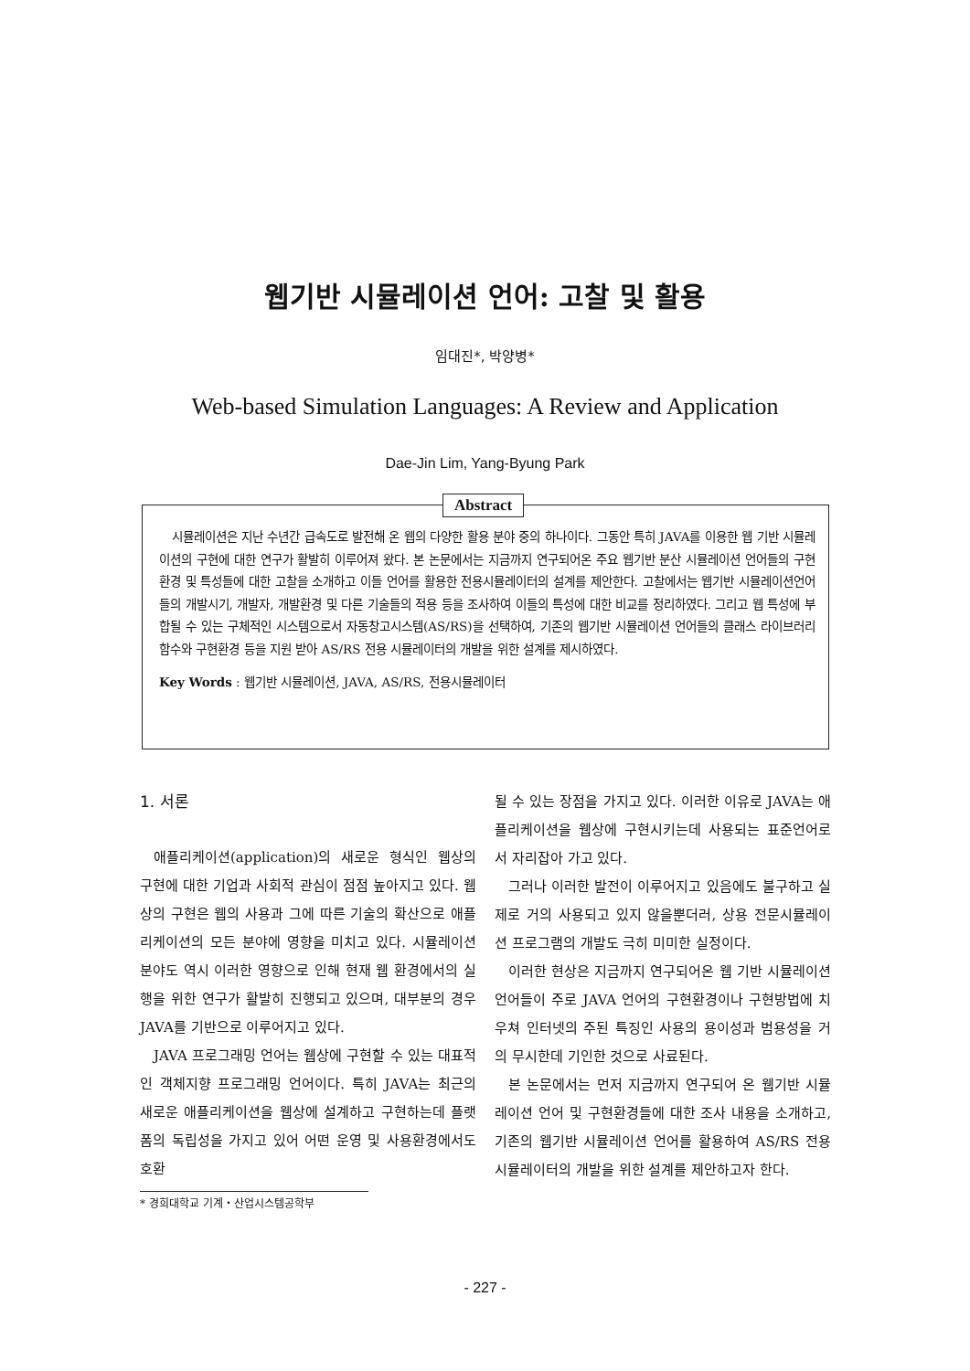웹기반 시뮬레이션 언어: 고찰 및 활용
임대진*, 박양병*
Web-based Simulation Languages: A Review and Application
Dae-Jin Lim, Yang-Byung Park
Abstract
시뮬레이션은 지난 수년간 급속도로 발전해 온 웹의 다양한 활용 분야 중의 하나이다. 그동안 특히 JAVA를 이용한 웹 기반 시뮬레이션의 구현에 대한 연구가 활발히 이루어져 왔다. 본 논문에서는 지금까지 연구되어온 주요 웹기반 분산 시뮬레이션 언어들의 구현환경 및 특성들에 대한 고찰을 소개하고 이들 언어를 활용한 전용시뮬레이터의 설계를 제안한다. 고찰에서는 웹기반 시뮬레이션언어들의 개발시기, 개발자, 개발환경 및 다른 기술들의 적용 등을 조사하여 이들의 특성에 대한 비교를 정리하였다. 그리고 웹 특성에 부합될 수 있는 구체적인 시스템으로서 자동창고시스템(AS/RS)을 선택하여, 기존의 웹기반 시뮬레이션 언어들의 클래스 라이브러리 함수와 구현환경 등을 지원 받아 AS/RS 전용 시뮬레이터의 개발을 위한 설계를 제시하였다.
Key Words : 웹기반 시뮬레이션, JAVA, AS/RS, 전용시뮬레이터
1. 서론
애플리케이션(application)의 새로운 형식인 웹상의 구현에 대한 기업과 사회적 관심이 점점 높아지고 있다. 웹상의 구현은 웹의 사용과 그에 따른 기술의 확산으로 애플리케이션의 모든 분야에 영향을 미치고 있다. 시뮬레이션 분야도 역시 이러한 영향으로 인해 현재 웹 환경에서의 실행을 위한 연구가 활발히 진행되고 있으며, 대부분의 경우 JAVA를 기반으로 이루어지고 있다.
JAVA 프로그래밍 언어는 웹상에 구현할 수 있는 대표적인 객체지향 프로그래밍 언어이다. 특히 JAVA는 최근의 새로운 애플리케이션을 웹상에 설계하고 구현하는데 플랫폼의 독립성을 가지고 있어 어떤 운영 및 사용환경에서도 호환
* 경희대학교 기계・산업시스템공학부
될 수 있는 장점을 가지고 있다. 이러한 이유로 JAVA는 애플리케이션을 웹상에 구현시키는데 사용되는 표준언어로서 자리잡아 가고 있다.
그러나 이러한 발전이 이루어지고 있음에도 불구하고 실제로 거의 사용되고 있지 않을뿐더러, 상용 전문시뮬레이션 프로그램의 개발도 극히 미미한 실정이다.
이러한 현상은 지금까지 연구되어온 웹 기반 시뮬레이션 언어들이 주로 JAVA 언어의 구현환경이나 구현방법에 치우쳐 인터넷의 주된 특징인 사용의 용이성과 범용성을 거의 무시한데 기인한 것으로 사료된다.
본 논문에서는 먼저 지금까지 연구되어 온 웹기반 시뮬레이션 언어 및 구현환경들에 대한 조사 내용을 소개하고, 기존의 웹기반 시뮬레이션 언어를 활용하여 AS/RS 전용시뮬레이터의 개발을 위한 설계를 제안하고자 한다.
- 227 -